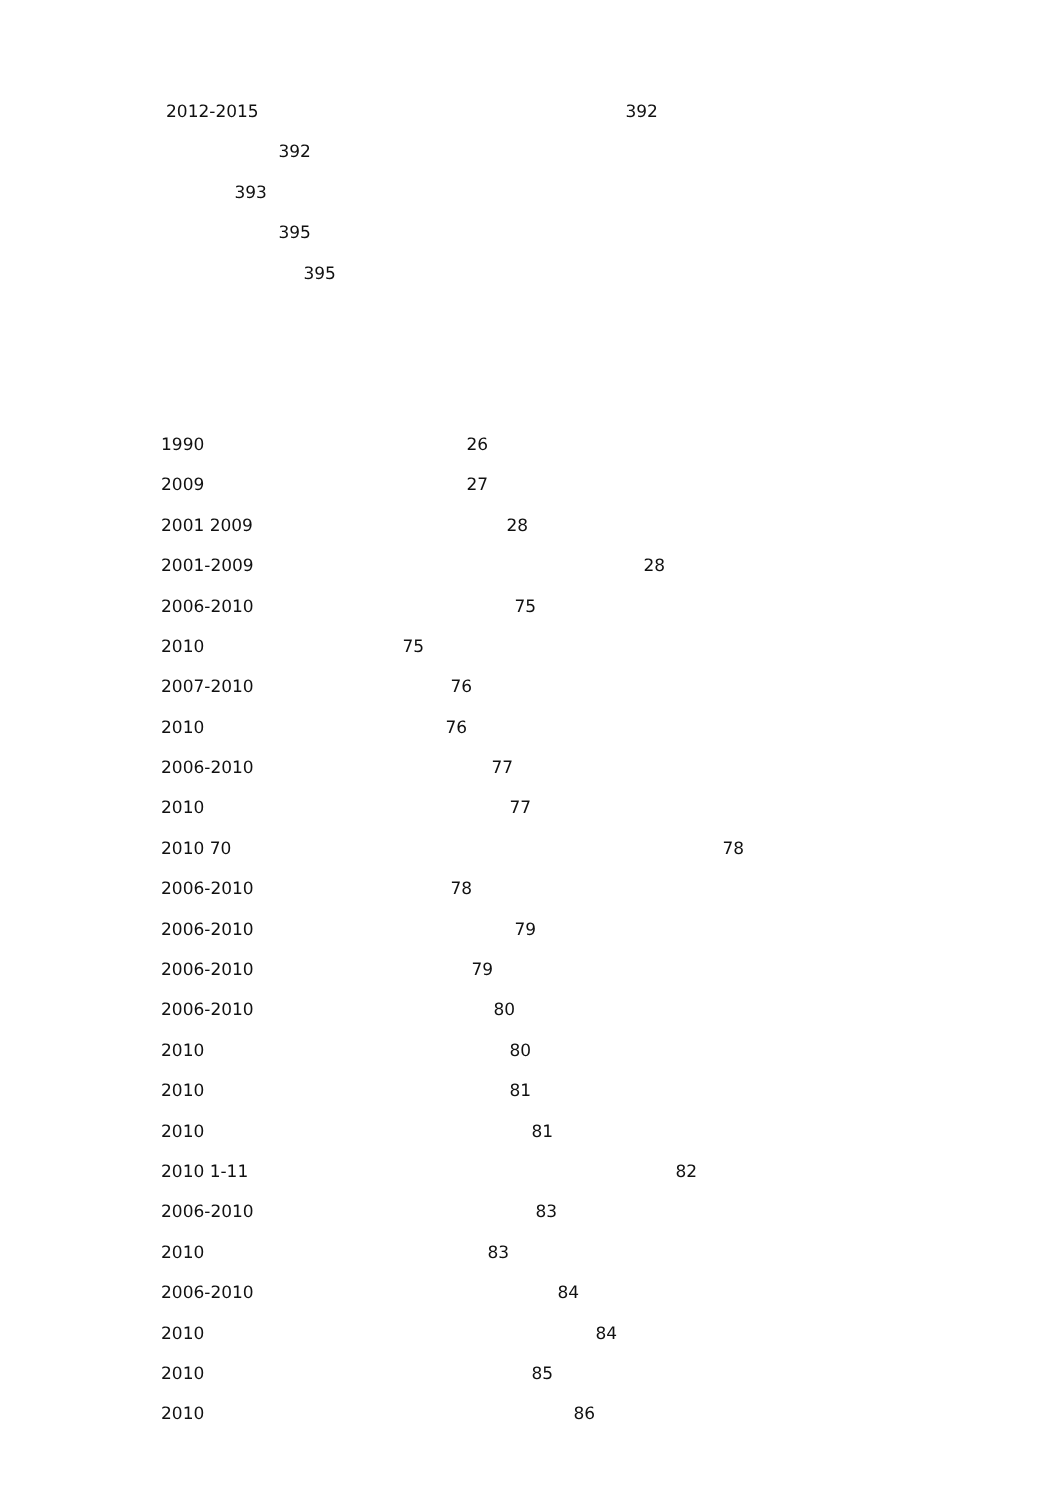2012-2015 392
392
393
395
395
1990 26
2009 27
2001 2009 28
2001-2009 28
2006-2010 75
2010 75
2007-2010 76
2010 76
2006-2010 77
2010 77
2010 70 78
2006-2010 78
2006-2010 79
2006-2010 79
2006-2010 80
2010 80
2010 81
2010 81
2010 1-11 82
2006-2010 83
2010 83
2006-2010 84
2010 84
2010 85
2010 86